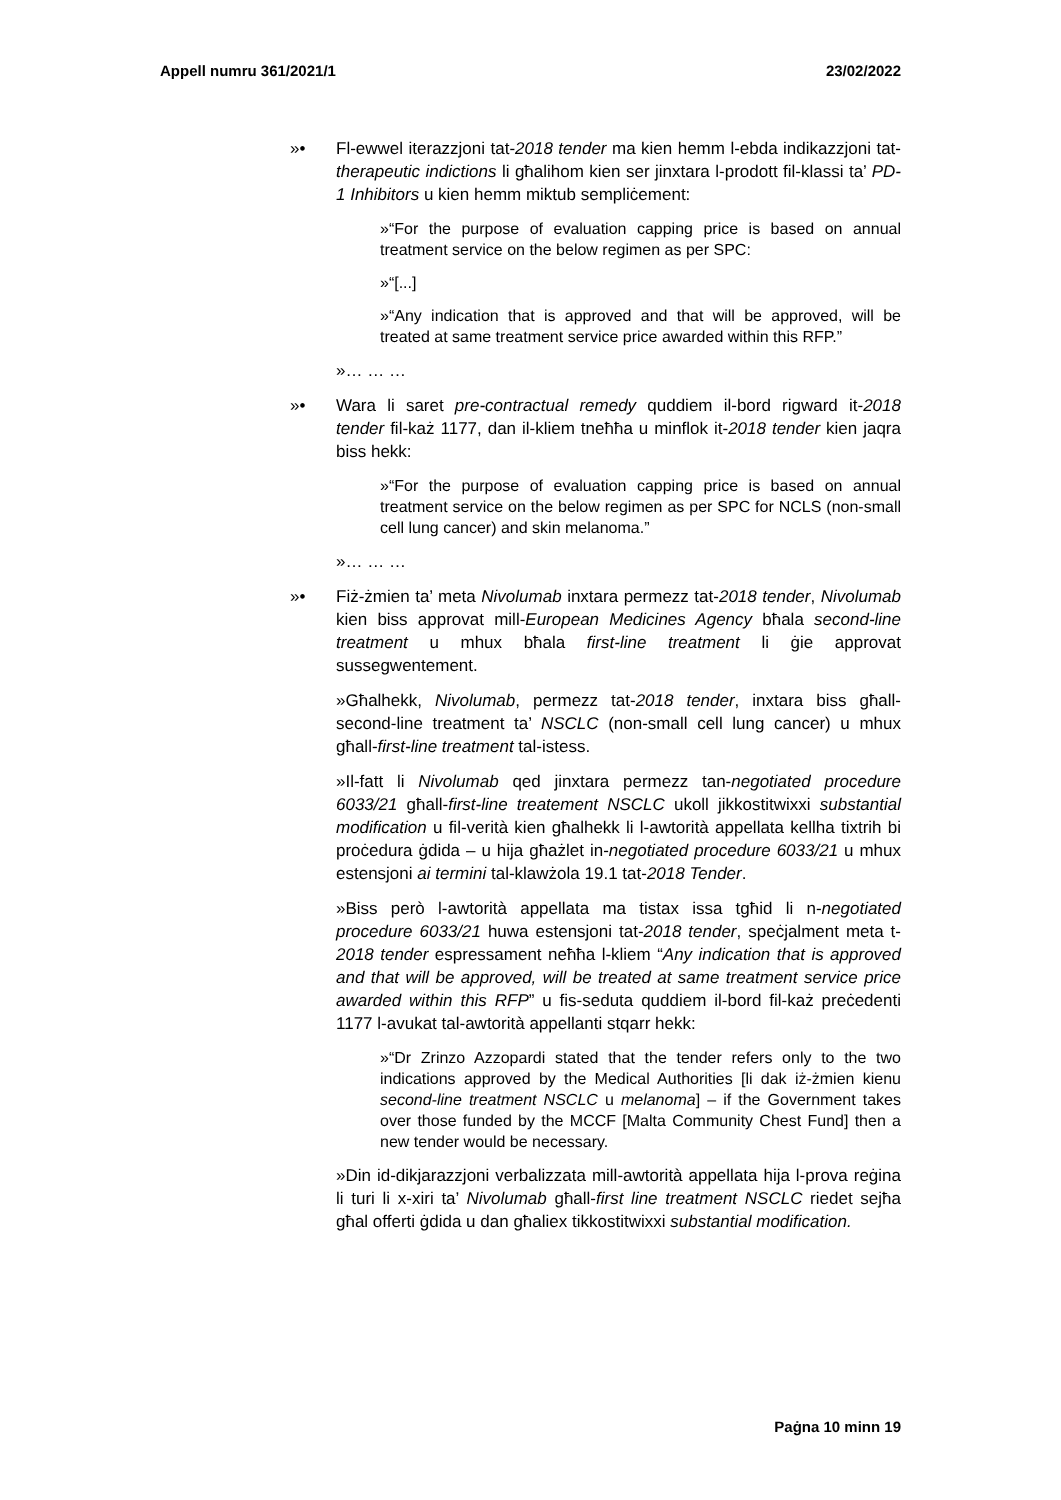Appell numru 361/2021/1 23/02/2022
»• Fl-ewwel iterazzjoni tat-2018 tender ma kien hemm l-ebda indikazzjoni tat-therapeutic indictions li għalihom kien ser jinxtara l-prodott fil-klassi ta’ PD-1 Inhibitors u kien hemm miktub sempliċement:
»“For the purpose of evaluation capping price is based on annual treatment service on the below regimen as per SPC:
»“[...]
»“Any indication that is approved and that will be approved, will be treated at same treatment service price awarded within this RFP.”
»… … …
»• Wara li saret pre-contractual remedy quddiem il-bord rigward it-2018 tender fil-każ 1177, dan il-kliem tneħħa u minflok it-2018 tender kien jaqra biss hekk:
»“For the purpose of evaluation capping price is based on annual treatment service on the below regimen as per SPC for NCLS (non-small cell lung cancer) and skin melanoma.”
»… … …
»• Fiż-żmien ta’ meta Nivolumab inxtara permezz tat-2018 tender, Nivolumab kien biss approvat mill-European Medicines Agency bħala second-line treatment u mhux bħala first-line treatment li ġie approvat sussegwentement.
»Għalhekk, Nivolumab, permezz tat-2018 tender, inxtara biss għall-second-line treatment ta’ NSCLC (non-small cell lung cancer) u mhux għall-first-line treatment tal-istess.
»Il-fatt li Nivolumab qed jinxtara permezz tan-negotiated procedure 6033/21 għall-first-line treatement NSCLC ukoll jikkostitwixxi substantial modification u fil-verità kien għalhekk li l-awtorità appellata kellha tixtrih bi proċedura ġdida – u hija għażlet in-negotiated procedure 6033/21 u mhux estensjoni ai termini tal-klawżola 19.1 tat-2018 Tender.
»Biss però l-awtorità appellata ma tistax issa tgħid li n-negotiated procedure 6033/21 huwa estensjoni tat-2018 tender, speċjalment meta t-2018 tender espressament neħħa l-kliem “Any indication that is approved and that will be approved, will be treated at same treatment service price awarded within this RFP” u fis-seduta quddiem il-bord fil-każ preċedenti 1177 l-avukat tal-awtorità appellanti stqarr hekk:
»“Dr Zrinzo Azzopardi stated that the tender refers only to the two indications approved by the Medical Authorities [li dak iż-żmien kienu second-line treatment NSCLC u melanoma] – if the Government takes over those funded by the MCCF [Malta Community Chest Fund] then a new tender would be necessary.
»Din id-dikjarazzjoni verbalizzata mill-awtorità appellata hija l-prova reġina li turi li x-xiri ta’ Nivolumab għall-first line treatment NSCLC riedet sejħa għal offerti ġdida u dan għaliex tikkostitwixxi substantial modification.
Paġna 10 minn 19